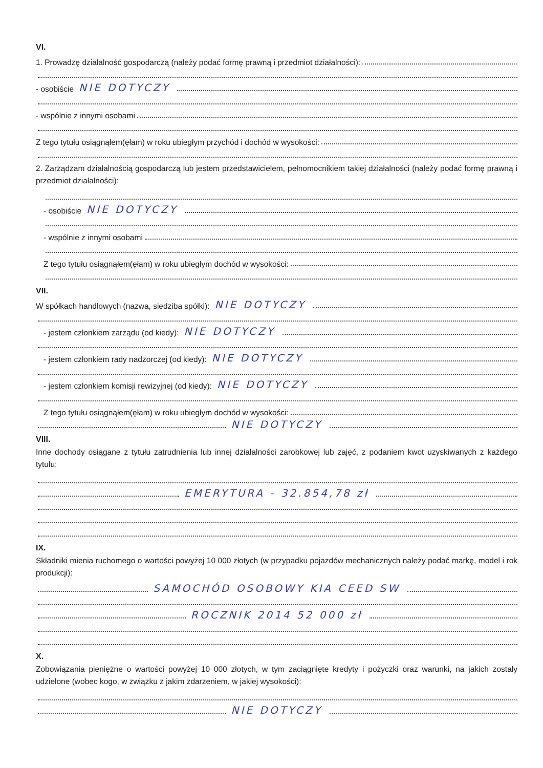VI.
1. Prowadzę działalność gospodarczą (należy podać formę prawną i przedmiot działalności):
- osobiście NIE DOTYCZY
- wspólnie z innymi osobami
Z tego tytułu osiągnąłem(ęłam) w roku ubiegłym przychód i dochód w wysokości:
2. Zarządzam działalnością gospodarczą lub jestem przedstawicielem, pełnomocnikiem takiej działalności (należy podać formę prawną i przedmiot działalności):
- osobiście NIE DOTYCZY
- wspólnie z innymi osobami
Z tego tytułu osiągnąłem(ęłam) w roku ubiegłym dochód w wysokości:
VII.
W spółkach handlowych (nazwa, siedziba spółki): NIE DOTYCZY
- jestem członkiem zarządu (od kiedy): NIE DOTYCZY
- jestem członkiem rady nadzorczej (od kiedy): NIE DOTYCZY
- jestem członkiem komisji rewizyjnej (od kiedy): NIE DOTYCZY
Z tego tytułu osiągnąłem(ęłam) w roku ubiegłym dochód w wysokości:
NIE DOTYCZY
VIII.
Inne dochody osiągane z tytułu zatrudnienia lub innej działalności zarobkowej lub zajęć, z podaniem kwot uzyskiwanych z każdego tytułu:
EMERYTURA - 32.854,78 zł
IX.
Składniki mienia ruchomego o wartości powyżej 10 000 złotych (w przypadku pojazdów mechanicznych należy podać markę, model i rok produkcji):
SAMOCHÓD OSOBOWY KIA CEED SW
ROCZNIK 2014 52 000 zł
X.
Zobowiązania pieniężne o wartości powyżej 10 000 złotych, w tym zaciągnięte kredyty i pożyczki oraz warunki, na jakich zostały udzielone (wobec kogo, w związku z jakim zdarzeniem, w jakiej wysokości):
NIE DOTYCZY